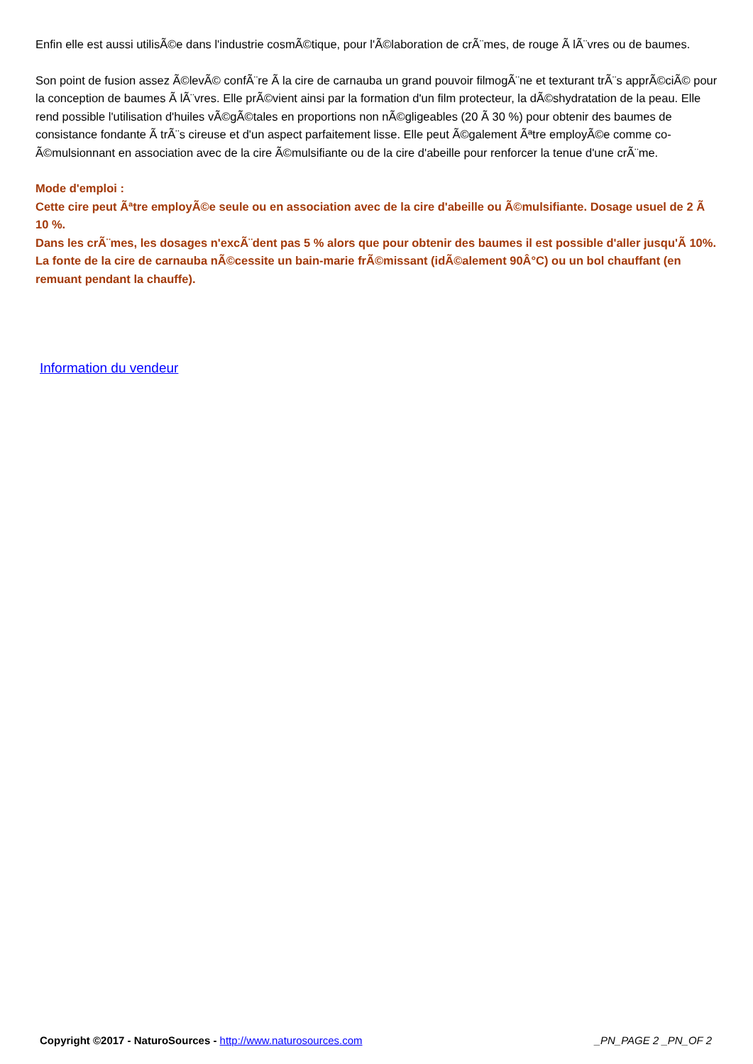Enfin elle est aussi utilisÃ©e dans l'industrie cosmÃ©tique, pour l'Ã©laboration de crÃ¨mes, de rouge Ã lÃ¨vres ou de baumes.
Son point de fusion assez Ã©levÃ© confÃ¨re Ã la cire de carnauba un grand pouvoir filmogÃ¨ne et texturant trÃ¨s apprÃ©ciÃ© pour la conception de baumes Ã lÃ¨vres. Elle prÃ©vient ainsi par la formation d'un film protecteur, la dÃ©shydratation de la peau. Elle rend possible l'utilisation d'huiles vÃ©gÃ©tales en proportions non nÃ©gligeables (20 Ã 30 %) pour obtenir des baumes de consistance fondante Ã trÃ¨s cireuse et d'un aspect parfaitement lisse. Elle peut Ã©galement Ãªtre employÃ©e comme co-Ã©mulsionnant en association avec de la cire Ã©mulsifiante ou de la cire d'abeille pour renforcer la tenue d'une crÃ¨me.
Mode d'emploi :
Cette cire peut Ãªtre employÃ©e seule ou en association avec de la cire d'abeille ou Ã©mulsifiante. Dosage usuel de 2 Ã 10 %.
Dans les crÃ¨mes, les dosages n'excÃ¨dent pas 5 % alors que pour obtenir des baumes il est possible d'aller jusqu'Ã 10%.
La fonte de la cire de carnauba nÃ©cessite un bain-marie frÃ©missant (idÃ©alement 90Â°C) ou un bol chauffant (en remuant pendant la chauffe).
Information du vendeur
Copyright ©2017 - NaturoSources - http://www.naturosources.com _PN_PAGE 2 _PN_OF 2